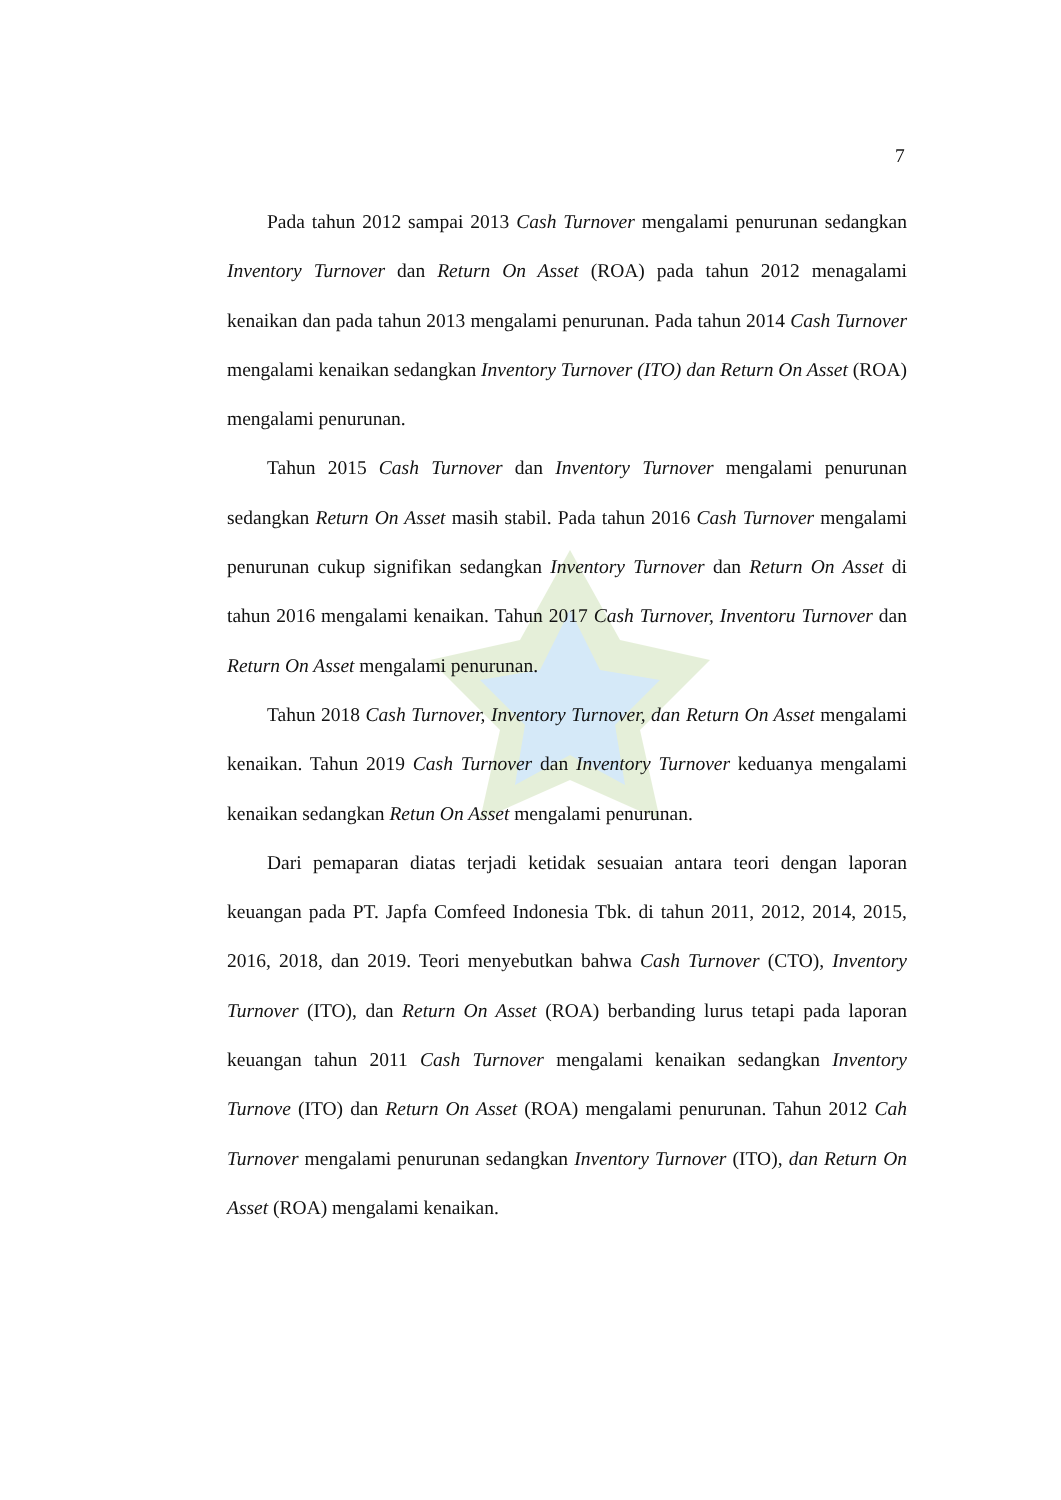7
Pada tahun 2012 sampai 2013 Cash Turnover mengalami penurunan sedangkan Inventory Turnover dan Return On Asset (ROA) pada tahun 2012 menagalami kenaikan dan pada tahun 2013 mengalami penurunan. Pada tahun 2014 Cash Turnover mengalami kenaikan sedangkan Inventory Turnover (ITO) dan Return On Asset (ROA) mengalami penurunan.
Tahun 2015 Cash Turnover dan Inventory Turnover mengalami penurunan sedangkan Return On Asset masih stabil. Pada tahun 2016 Cash Turnover mengalami penurunan cukup signifikan sedangkan Inventory Turnover dan Return On Asset di tahun 2016 mengalami kenaikan. Tahun 2017 Cash Turnover, Inventoru Turnover dan Return On Asset mengalami penurunan.
Tahun 2018 Cash Turnover, Inventory Turnover, dan Return On Asset mengalami kenaikan. Tahun 2019 Cash Turnover dan Inventory Turnover keduanya mengalami kenaikan sedangkan Retun On Asset mengalami penurunan.
Dari pemaparan diatas terjadi ketidak sesuaian antara teori dengan laporan keuangan pada PT. Japfa Comfeed Indonesia Tbk. di tahun 2011, 2012, 2014, 2015, 2016, 2018, dan 2019. Teori menyebutkan bahwa Cash Turnover (CTO), Inventory Turnover (ITO), dan Return On Asset (ROA) berbanding lurus tetapi pada laporan keuangan tahun 2011 Cash Turnover mengalami kenaikan sedangkan Inventory Turnove (ITO) dan Return On Asset (ROA) mengalami penurunan. Tahun 2012 Cah Turnover mengalami penurunan sedangkan Inventory Turnover (ITO), dan Return On Asset (ROA) mengalami kenaikan.